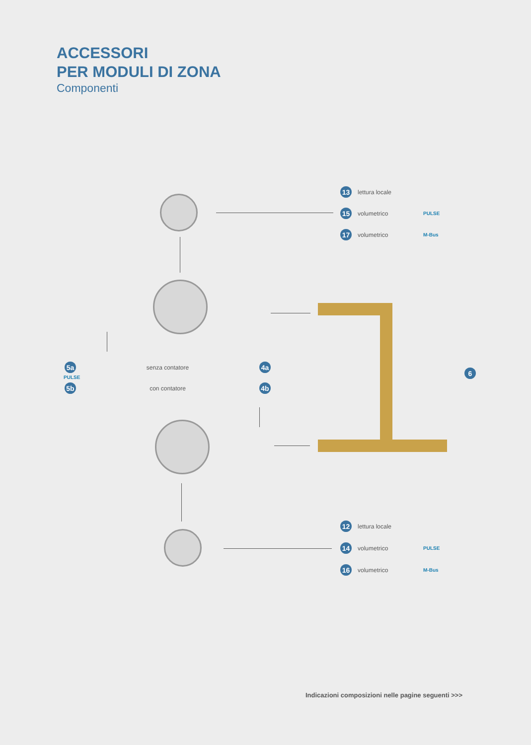ACCESSORI
PER MODULI DI ZONA
Componenti
13 lettura locale
15 volumetrico PULSE
17 volumetrico M-Bus
5a senza contatore 4a
PULSE
5b con contatore 4b
6
12 lettura locale
14 volumetrico PULSE
16 volumetrico M-Bus
Indicazioni composizioni nelle pagine seguenti >>>